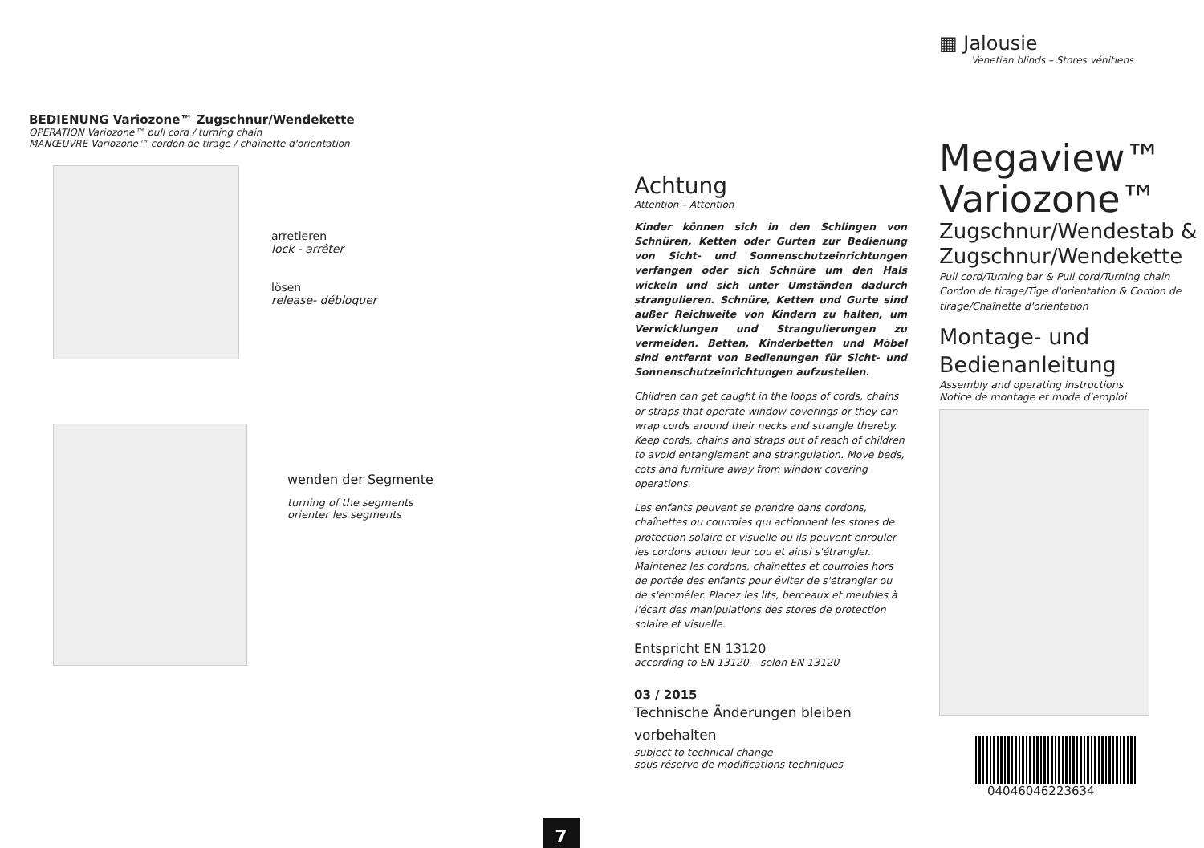BEDIENUNG Variozone™ Zugschnur/Wendekette
OPERATION Variozone™ pull cord / turning chain
MANŒUVRE Variozone™ cordon de tirage / chaînette d'orientation
arretieren
lock - arrêter
lösen
release- débloquer
wenden der Segmente
turning of the segments
orienter les segments
7
Achtung
Attention – Attention
Kinder können sich in den Schlingen von Schnüren, Ketten oder Gurten zur Bedienung von Sicht- und Sonnenschutzeinrichtungen verfangen oder sich Schnüre um den Hals wickeln und sich unter Umständen dadurch strangulieren. Schnüre, Ketten und Gurte sind außer Reichweite von Kindern zu halten, um Verwicklungen und Strangulierungen zu vermeiden. Betten, Kinderbetten und Möbel sind entfernt von Bedienungen für Sicht- und Sonnenschutzeinrichtungen aufzustellen.
Children can get caught in the loops of cords, chains or straps that operate window coverings or they can wrap cords around their necks and strangle thereby. Keep cords, chains and straps out of reach of children to avoid entanglement and strangulation. Move beds, cots and furniture away from window covering operations.
Les enfants peuvent se prendre dans cordons, chaînettes ou courroies qui actionnent les stores de protection solaire et visuelle ou ils peuvent enrouler les cordons autour leur cou et ainsi s'étrangler. Maintenez les cordons, chaînettes et courroies hors de portée des enfants pour éviter de s'étrangler ou de s'emmêler. Placez les lits, berceaux et meubles à l'écart des manipulations des stores de protection solaire et visuelle.
Entspricht EN 13120
according to EN 13120 – selon EN 13120
03 / 2015
Technische Änderungen bleiben vorbehalten
subject to technical change
sous réserve de modifications techniques
▦ Jalousie
Venetian blinds – Stores vénitiens
Megaview™
Variozone™
Zugschnur/Wendestab & Zugschnur/Wendekette
Pull cord/Turning bar & Pull cord/Turning chain
Cordon de tirage/Tige d'orientation & Cordon de tirage/Chaînette d'orientation
Montage- und
Bedienanleitung
Assembly and operating instructions
Notice de montage et mode d'emploi
04046046223634